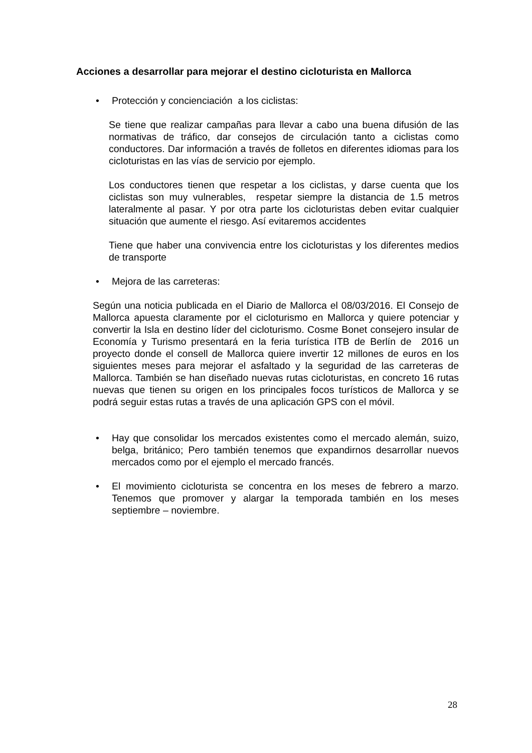Acciones a desarrollar para mejorar el destino cicloturista en Mallorca
• Protección y concienciación a los ciclistas:
Se tiene que realizar campañas para llevar a cabo una buena difusión de las normativas de tráfico, dar consejos de circulación tanto a ciclistas como conductores. Dar información a través de folletos en diferentes idiomas para los cicloturistas en las vías de servicio por ejemplo.
Los conductores tienen que respetar a los ciclistas, y darse cuenta que los ciclistas son muy vulnerables, respetar siempre la distancia de 1.5 metros lateralmente al pasar. Y por otra parte los cicloturistas deben evitar cualquier situación que aumente el riesgo. Así evitaremos accidentes
Tiene que haber una convivencia entre los cicloturistas y los diferentes medios de transporte
• Mejora de las carreteras:
Según una noticia publicada en el Diario de Mallorca el 08/03/2016. El Consejo de Mallorca apuesta claramente por el cicloturismo en Mallorca y quiere potenciar y convertir la Isla en destino líder del cicloturismo. Cosme Bonet consejero insular de Economía y Turismo presentará en la feria turística ITB de Berlín de 2016 un proyecto donde el consell de Mallorca quiere invertir 12 millones de euros en los siguientes meses para mejorar el asfaltado y la seguridad de las carreteras de Mallorca. También se han diseñado nuevas rutas cicloturistas, en concreto 16 rutas nuevas que tienen su origen en los principales focos turísticos de Mallorca y se podrá seguir estas rutas a través de una aplicación GPS con el móvil.
• Hay que consolidar los mercados existentes como el mercado alemán, suizo, belga, británico; Pero también tenemos que expandirnos desarrollar nuevos mercados como por el ejemplo el mercado francés.
• El movimiento cicloturista se concentra en los meses de febrero a marzo. Tenemos que promover y alargar la temporada también en los meses septiembre – noviembre.
28